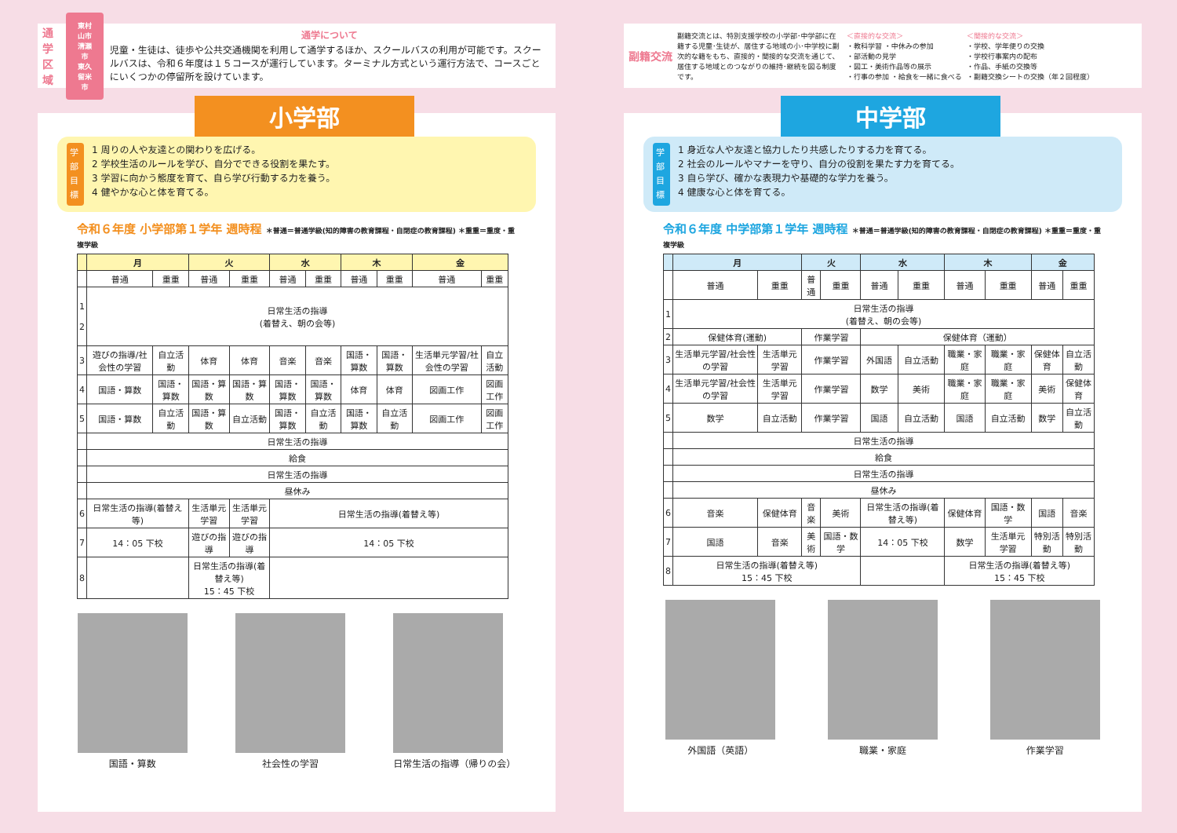通学区域
東村山市
清瀬市
東久留米市
通学について
児童・生徒は、徒歩や公共交通機関を利用して通学するほか、スクールバスの利用が可能です。スクールバスは、令和６年度は１５コースが運行しています。ターミナル方式という運行方法で、コースごとにいくつかの停留所を設けています。
小学部
学部目標
1 周りの人や友達との関わりを広げる。
2 学校生活のルールを学び、自分でできる役割を果たす。
3 学習に向かう態度を育て、自ら学び行動する力を養う。
4 健やかな心と体を育てる。
令和６年度 小学部第１学年 週時程 ＊普通＝普通学級(知的障害の教育課程・自閉症の教育課程) ＊重重＝重度・重複学級
| | 月 | | 火 | | 水 | | 木 | | 金 | |
| --- | --- | --- | --- | --- | --- | --- | --- | --- | --- | --- |
| | 普通 | 重重 | 普通 | 重重 | 普通 | 重重 | 普通 | 重重 | 普通 | 重重 |
| 1 2 | 日常生活の指導 (着替え、朝の会等) | | | | | | | | | |
| 3 | 遊びの指導/社会性の学習 | 自立活動 | 体育 | 体育 | 音楽 | 音楽 | 国語・算数 | 国語・算数 | 生活単元学習/社会性の学習 | 自立活動 |
| 4 | 国語・算数 | 国語・算数 | 国語・算数 | 国語・算数 | 国語・算数 | 国語・算数 | 体育 | 体育 | 図画工作 | 図画工作 |
| 5 | 国語・算数 | 自立活動 | 国語・算数 | 自立活動 | 国語・算数 | 自立活動 | 国語・算数 | 自立活動 | 図画工作 | 図画工作 |
| | 日常生活の指導 | | | | | | | | | |
| | 給食 | | | | | | | | | |
| | 日常生活の指導 | | | | | | | | | |
| | 昼休み | | | | | | | | | |
| 6 | 日常生活の指導(着替え等) | | 生活単元学習 | 生活単元学習 | 日常生活の指導(着替え等) | | | | | |
| 7 | 14：05 下校 | | 遊びの指導 | 遊びの指導 | 14：05 下校 | | | | | |
| 8 | | | 日常生活の指導(着替え等) 15：45 下校 | | | | | | | |
国語・算数 社会性の学習 日常生活の指導（帰りの会）
副籍交流
副籍交流とは、特別支援学校の小学部･中学部に在籍する児童･生徒が、居住する地域の小･中学校に副次的な籍をもち、直接的・間接的な交流を通じて、居住する地域とのつながりの維持･継続を図る制度です。
＜直接的な交流＞
・教科学習 ・中休みの参加
・部活動の見学
・図工・美術作品等の展示
・行事の参加 ・給食を一緒に食べる
＜間接的な交流＞
・学校、学年便りの交換
・学校行事案内の配布
・作品、手紙の交換等
・副籍交換シートの交換（年２回程度）
中学部
学部目標
1 身近な人や友達と協力したり共感したりする力を育てる。
2 社会のルールやマナーを守り、自分の役割を果たす力を育てる。
3 自ら学び、確かな表現力や基礎的な学力を養う。
4 健康な心と体を育てる。
令和６年度 中学部第１学年 週時程 ＊普通＝普通学級(知的障害の教育課程・自閉症の教育課程) ＊重重＝重度・重複学級
| | 月 | | 火 | | 水 | | 木 | | 金 | |
| --- | --- | --- | --- | --- | --- | --- | --- | --- | --- | --- |
| | 普通 | 重重 | 普通 | 重重 | 普通 | 重重 | 普通 | 重重 | 普通 | 重重 |
| 1 | 日常生活の指導 (着替え、朝の会等) | | | | | | | | | |
| 2 | 保健体育(運動) | | 作業学習 | | 保健体育（運動） | | | | | |
| 3 | 生活単元学習/社会性の学習 | 生活単元学習 | 作業学習 | | 外国語 | 自立活動 | 職業・家庭 | 職業・家庭 | 保健体育 | 自立活動 |
| 4 | 生活単元学習/社会性の学習 | 生活単元学習 | 作業学習 | | 数学 | 美術 | 職業・家庭 | 職業・家庭 | 美術 | 保健体育 |
| 5 | 数学 | 自立活動 | 作業学習 | | 国語 | 自立活動 | 国語 | 自立活動 | 数学 | 自立活動 |
| | 日常生活の指導 | | | | | | | | | |
| | 給食 | | | | | | | | | |
| | 日常生活の指導 | | | | | | | | | |
| | 昼休み | | | | | | | | | |
| 6 | 音楽 | 保健体育 | 音楽 | 美術 | 日常生活の指導(着替え等) | | 保健体育 | 国語・数学 | 国語 | 音楽 |
| 7 | 国語 | 音楽 | 美術 | 国語・数学 | 14：05 下校 | | 数学 | 生活単元学習 | 特別活動 | 特別活動 |
| 8 | 日常生活の指導(着替え等) 15：45 下校 | | | | | | 日常生活の指導(着替え等) 15：45 下校 | | | |
外国語（英語） 職業・家庭 作業学習